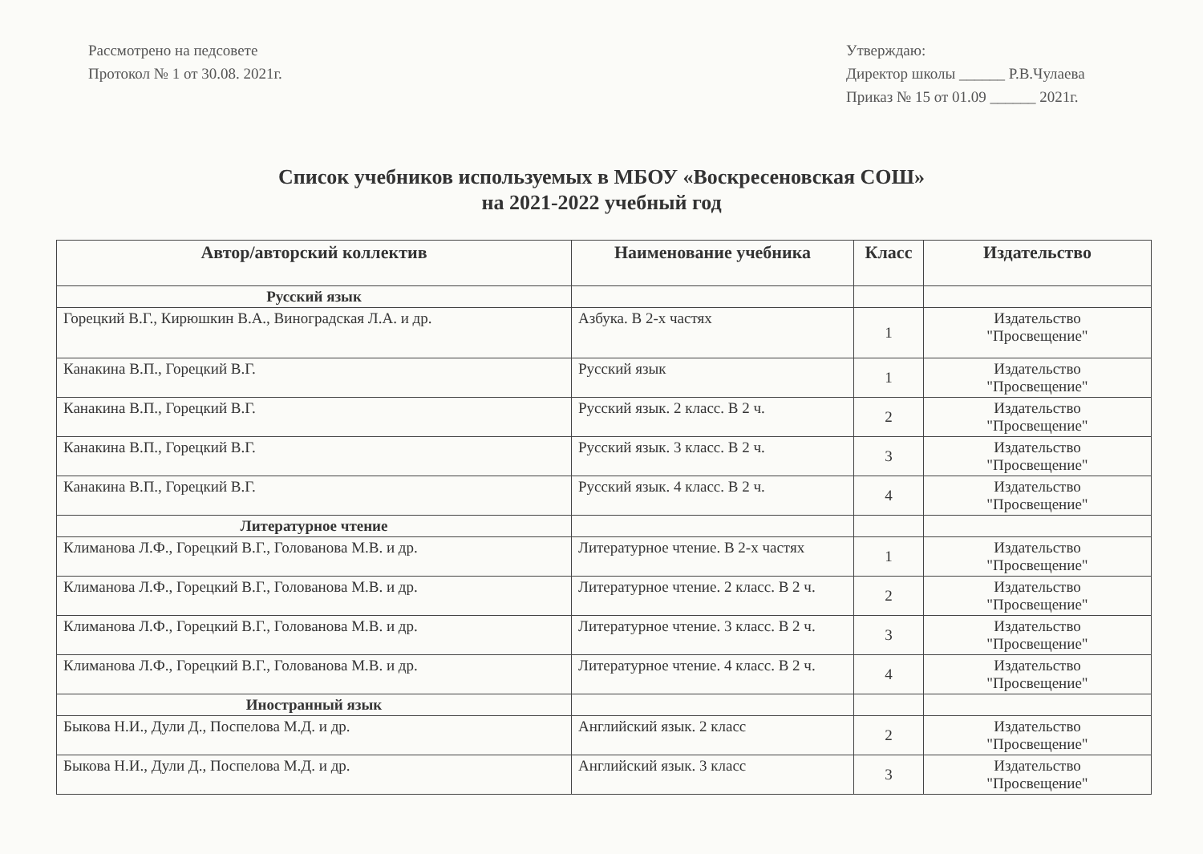Рассмотрено на педсовете
Протокол № 1 от 30.08. 2021г.
Утверждаю:
Директор школы ______ Р.В.Чулаева
Приказ № 15 от 01.09 ______ 2021г.
Список учебников используемых в МБОУ «Воскресеновская СОШ»
на 2021-2022 учебный год
| Автор/авторский коллектив | Наименование учебника | Класс | Издательство |
| --- | --- | --- | --- |
| Русский язык | | | |
| Горецкий В.Г., Кирюшкин В.А., Виноградская Л.А. и др. | Азбука. В 2-х частях | 1 | Издательство "Просвещение" |
| Канакина В.П., Горецкий В.Г. | Русский язык | 1 | Издательство "Просвещение" |
| Канакина В.П., Горецкий В.Г. | Русский язык. 2 класс. В 2 ч. | 2 | Издательство "Просвещение" |
| Канакина В.П., Горецкий В.Г. | Русский язык. 3 класс. В 2 ч. | 3 | Издательство "Просвещение" |
| Канакина В.П., Горецкий В.Г. | Русский язык. 4 класс. В 2 ч. | 4 | Издательство "Просвещение" |
| Литературное чтение | | | |
| Климанова Л.Ф., Горецкий В.Г., Голованова М.В. и др. | Литературное чтение. В 2-х частях | 1 | Издательство "Просвещение" |
| Климанова Л.Ф., Горецкий В.Г., Голованова М.В. и др. | Литературное чтение. 2 класс. В 2 ч. | 2 | Издательство "Просвещение" |
| Климанова Л.Ф., Горецкий В.Г., Голованова М.В. и др. | Литературное чтение. 3 класс. В 2 ч. | 3 | Издательство "Просвещение" |
| Климанова Л.Ф., Горецкий В.Г., Голованова М.В. и др. | Литературное чтение. 4 класс. В 2 ч. | 4 | Издательство "Просвещение" |
| Иностранный язык | | | |
| Быкова Н.И., Дули Д., Поспелова М.Д. и др. | Английский язык. 2 класс | 2 | Издательство "Просвещение" |
| Быкова Н.И., Дули Д., Поспелова М.Д. и др. | Английский язык. 3 класс | 3 | Издательство "Просвещение" |